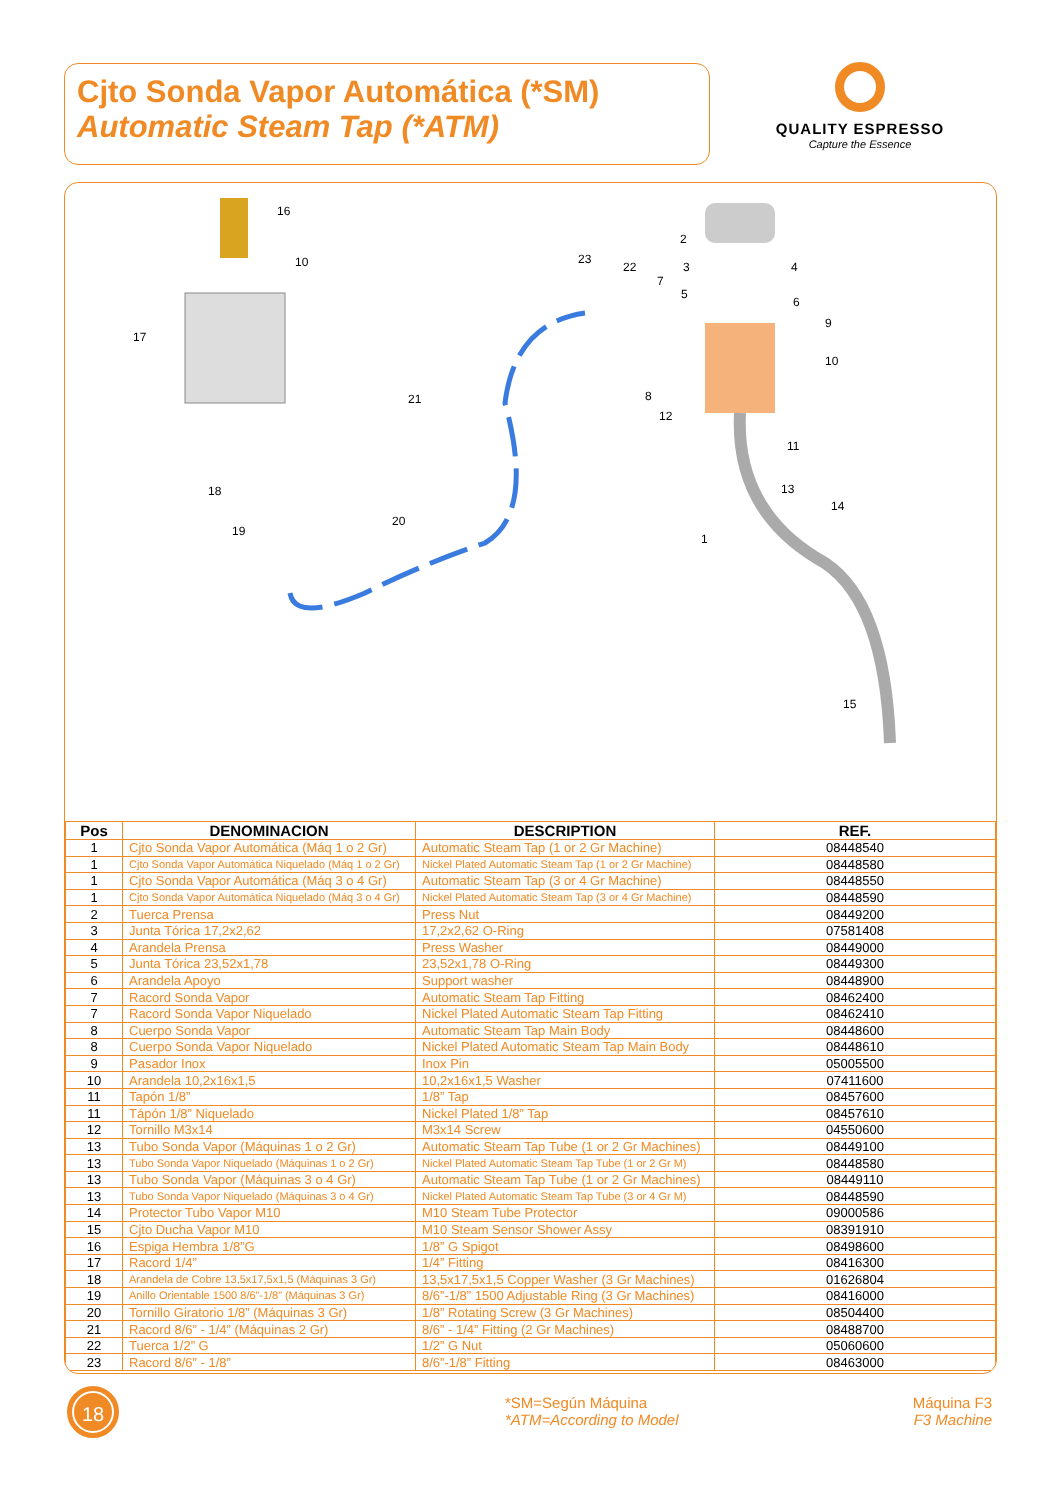Cjto Sonda Vapor Automática (*SM)
Automatic Steam Tap (*ATM)
QUALITY ESPRESSO
Capture the Essence
16
10
17
21
18
19
20
23
22
7
2
3
5
4
6
9
10
8
12
11
13
14
1
15
| Pos | DENOMINACION | DESCRIPTION | REF. |
| --- | --- | --- | --- |
| 1 | Cjto Sonda Vapor Automática (Máq 1 o 2 Gr) | Automatic Steam Tap (1 or 2 Gr Machine) | 08448540 |
| 1 | Cjto Sonda Vapor Automática Niquelado (Máq 1 o 2 Gr) | Nickel Plated Automatic Steam Tap (1 or 2 Gr Machine) | 08448580 |
| 1 | Cjto Sonda Vapor Automática (Máq 3 o 4 Gr) | Automatic Steam Tap (3 or 4 Gr Machine) | 08448550 |
| 1 | Cjto Sonda Vapor Automática Niquelado (Máq 3 o 4 Gr) | Nickel Plated Automatic Steam Tap (3 or 4 Gr Machine) | 08448590 |
| 2 | Tuerca Prensa | Press Nut | 08449200 |
| 3 | Junta Tórica 17,2x2,62 | 17,2x2,62 O-Ring | 07581408 |
| 4 | Arandela Prensa | Press Washer | 08449000 |
| 5 | Junta Tórica 23,52x1,78 | 23,52x1,78 O-Ring | 08449300 |
| 6 | Arandela Apoyo | Support washer | 08448900 |
| 7 | Racord Sonda Vapor | Automatic Steam Tap Fitting | 08462400 |
| 7 | Racord Sonda Vapor Niquelado | Nickel Plated Automatic Steam Tap Fitting | 08462410 |
| 8 | Cuerpo Sonda Vapor | Automatic Steam Tap Main Body | 08448600 |
| 8 | Cuerpo Sonda Vapor Niquelado | Nickel Plated Automatic Steam Tap Main Body | 08448610 |
| 9 | Pasador Inox | Inox Pin | 05005500 |
| 10 | Arandela 10,2x16x1,5 | 10,2x16x1,5 Washer | 07411600 |
| 11 | Tapón 1/8” | 1/8” Tap | 08457600 |
| 11 | Tápón 1/8” Niquelado | Nickel Plated 1/8” Tap | 08457610 |
| 12 | Tornillo M3x14 | M3x14 Screw | 04550600 |
| 13 | Tubo Sonda Vapor (Máquinas 1 o 2 Gr) | Automatic Steam Tap Tube (1 or 2 Gr Machines) | 08449100 |
| 13 | Tubo Sonda Vapor Niquelado (Máquinas 1 o 2 Gr) | Nickel Plated Automatic Steam Tap Tube (1 or 2 Gr M) | 08448580 |
| 13 | Tubo Sonda Vapor (Máquinas 3 o 4 Gr) | Automatic Steam Tap Tube (1 or 2 Gr Machines) | 08449110 |
| 13 | Tubo Sonda Vapor Niquelado (Máquinas 3 o 4 Gr) | Nickel Plated Automatic Steam Tap Tube (3 or 4 Gr M) | 08448590 |
| 14 | Protector Tubo Vapor M10 | M10 Steam Tube Protector | 09000586 |
| 15 | Cjto Ducha Vapor M10 | M10 Steam Sensor Shower Assy | 08391910 |
| 16 | Espiga Hembra 1/8”G | 1/8” G Spigot | 08498600 |
| 17 | Racord 1/4” | 1/4” Fitting | 08416300 |
| 18 | Arandela de Cobre 13,5x17,5x1,5 (Máquinas 3 Gr) | 13,5x17,5x1,5 Copper Washer (3 Gr Machines) | 01626804 |
| 19 | Anillo Orientable 1500 8/6”-1/8” (Máquinas 3 Gr) | 8/6”-1/8” 1500 Adjustable Ring (3 Gr Machines) | 08416000 |
| 20 | Tornillo Giratorio 1/8” (Máquinas 3 Gr) | 1/8” Rotating Screw (3 Gr Machines) | 08504400 |
| 21 | Racord 8/6” - 1/4” (Máquinas 2 Gr) | 8/6” - 1/4” Fitting (2 Gr Machines) | 08488700 |
| 22 | Tuerca 1/2” G | 1/2” G Nut | 05060600 |
| 23 | Racord 8/6” - 1/8” | 8/6”-1/8” Fitting | 08463000 |
18
*SM=Según Máquina
*ATM=According to Model
Máquina F3
F3 Machine